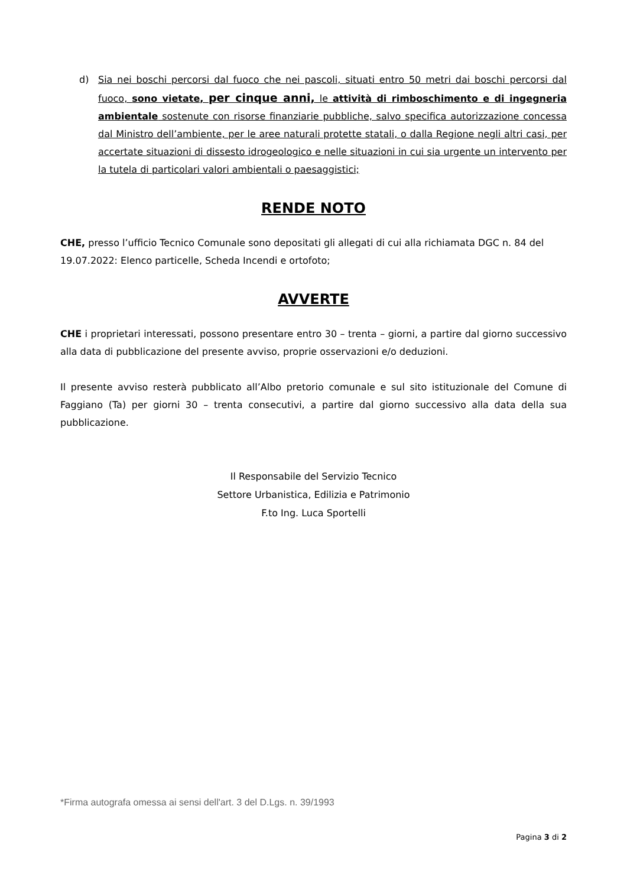d) Sia nei boschi percorsi dal fuoco che nei pascoli, situati entro 50 metri dai boschi percorsi dal fuoco, sono vietate, per cinque anni, le attività di rimboschimento e di ingegneria ambientale sostenute con risorse finanziarie pubbliche, salvo specifica autorizzazione concessa dal Ministro dell’ambiente, per le aree naturali protette statali, o dalla Regione negli altri casi, per accertate situazioni di dissesto idrogeologico e nelle situazioni in cui sia urgente un intervento per la tutela di particolari valori ambientali o paesaggistici;
RENDE NOTO
CHE, presso l’ufficio Tecnico Comunale sono depositati gli allegati di cui alla richiamata DGC n. 84 del 19.07.2022: Elenco particelle, Scheda Incendi e ortofoto;
AVVERTE
CHE i proprietari interessati, possono presentare entro 30 – trenta – giorni, a partire dal giorno successivo alla data di pubblicazione del presente avviso, proprie osservazioni e/o deduzioni.
Il presente avviso resterà pubblicato all’Albo pretorio comunale e sul sito istituzionale del Comune di Faggiano (Ta) per giorni 30 – trenta consecutivi, a partire dal giorno successivo alla data della sua pubblicazione.
Il Responsabile del Servizio Tecnico
Settore Urbanistica, Edilizia e Patrimonio
F.to Ing. Luca Sportelli
*Firma autografa omessa ai sensi dell'art. 3 del D.Lgs. n. 39/1993
Pagina 3 di 2